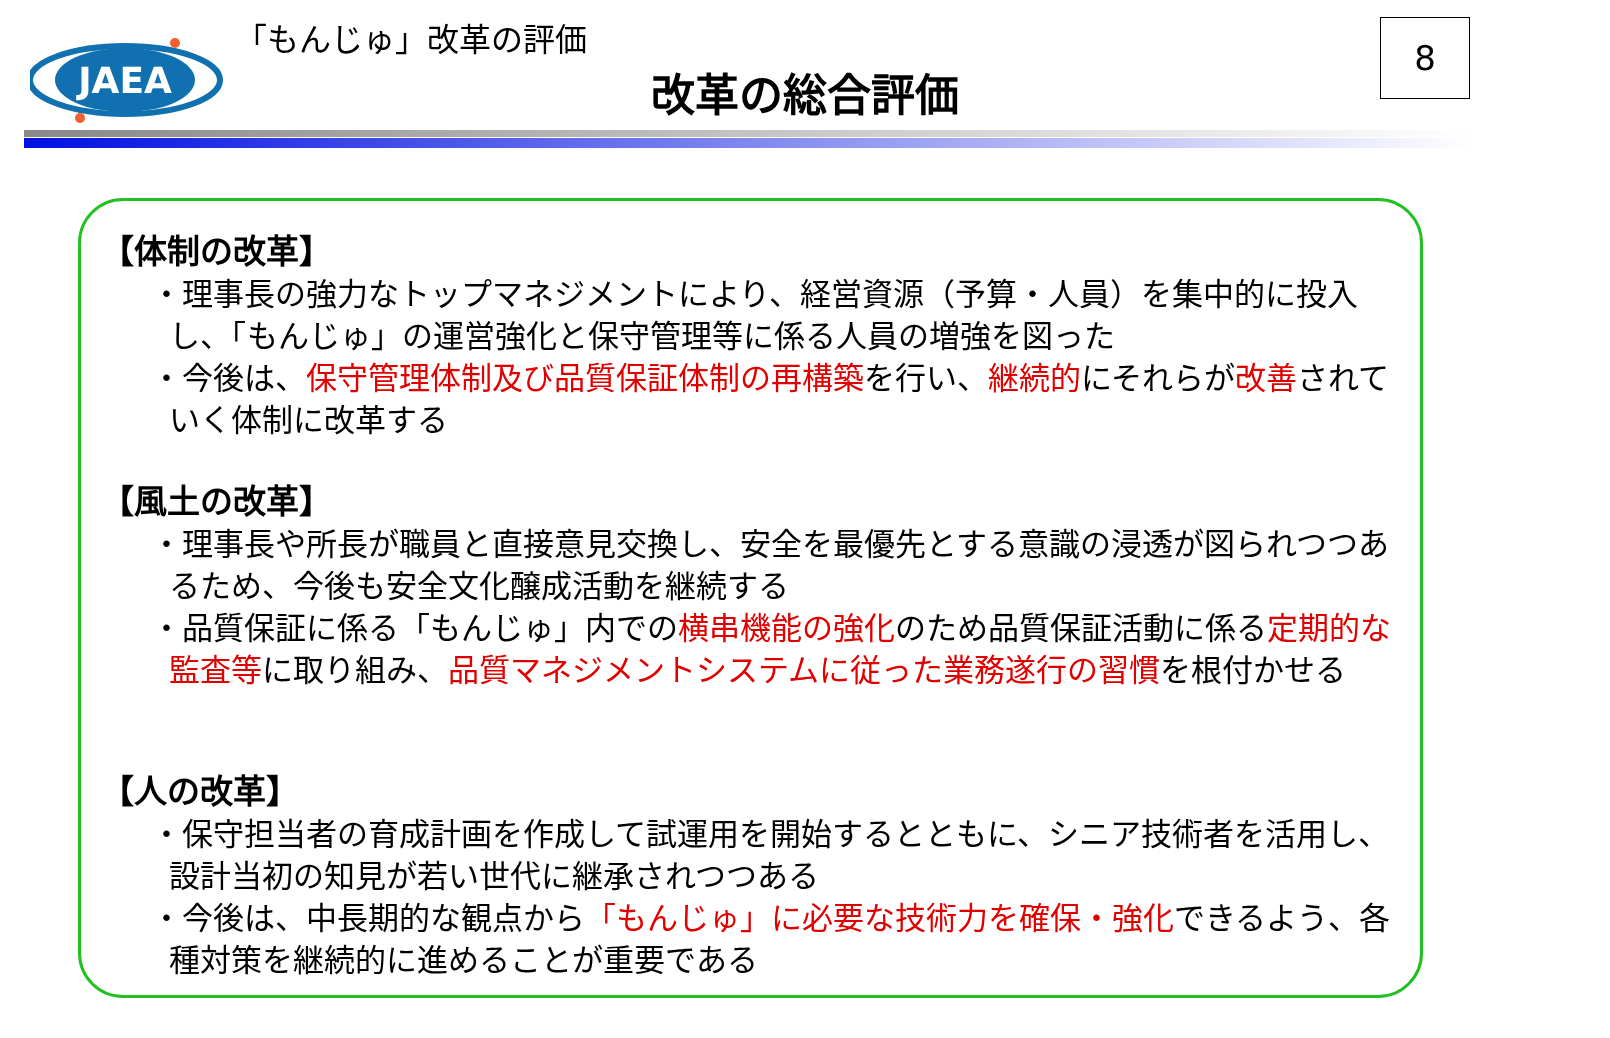JAEA
「もんじゅ」改革の評価
改革の総合評価
8
【体制の改革】
・理事長の強力なトップマネジメントにより、経営資源（予算・人員）を集中的に投入し、「もんじゅ」の運営強化と保守管理等に係る人員の増強を図った
・今後は、保守管理体制及び品質保証体制の再構築を行い、継続的にそれらが改善されていく体制に改革する
【風土の改革】
・理事長や所長が職員と直接意見交換し、安全を最優先とする意識の浸透が図られつつあるため、今後も安全文化醸成活動を継続する
・品質保証に係る「もんじゅ」内での横串機能の強化のため品質保証活動に係る定期的な監査等に取り組み、品質マネジメントシステムに従った業務遂行の習慣を根付かせる
【人の改革】
・保守担当者の育成計画を作成して試運用を開始するとともに、シニア技術者を活用し、設計当初の知見が若い世代に継承されつつある
・今後は、中長期的な観点から「もんじゅ」に必要な技術力を確保・強化できるよう、各種対策を継続的に進めることが重要である